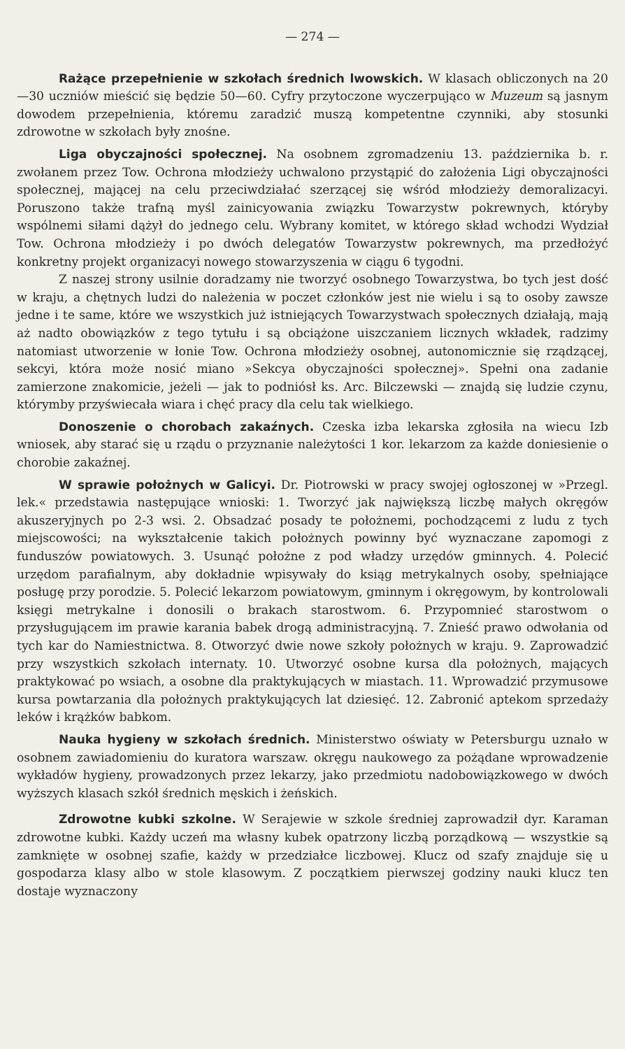— 274 —
Rażące przepełnienie w szkołach średnich lwowskich. W klasach obliczonych na 20—30 uczniów mieścić się będzie 50—60. Cyfry przytoczone wyczerpująco w Muzeum są jasnym dowodem przepełnienia, któremu zaradzić muszą kompetentne czynniki, aby stosunki zdrowotne w szkołach były znośne.
Liga obyczajności społecznej. Na osobnem zgromadzeniu 13. października b. r. zwołanem przez Tow. Ochrona młodzieży uchwalono przystąpić do założenia Ligi obyczajności społecznej, mającej na celu przeciwdziałać szerzącej się wśród młodzieży demoralizacyi. Poruszono także trafną myśl zainicyowania związku Towarzystw pokrewnych, któryby wspólnemi siłami dążył do jednego celu. Wybrany komitet, w którego skład wchodzi Wydział Tow. Ochrona młodzieży i po dwóch delegatów Towarzystw pokrewnych, ma przedłożyć konkretny projekt organizacyi nowego stowarzyszenia w ciągu 6 tygodni.
Z naszej strony usilnie doradzamy nie tworzyć osobnego Towarzystwa, bo tych jest dość w kraju, a chętnych ludzi do należenia w poczet członków jest nie wielu i są to osoby zawsze jedne i te same, które we wszystkich już istniejących Towarzystwach społecznych działają, mają aż nadto obowiązków z tego tytułu i są obciążone uiszczaniem licznych wkładek, radzimy natomiast utworzenie w łonie Tow. Ochrona młodzieży osobnej, autonomicznie się rządzącej, sekcyi, która może nosić miano »Sekcya obyczajności społecznej». Spełni ona zadanie zamierzone znakomicie, jeżeli — jak to podniósł ks. Arc. Bilczewski — znajdą się ludzie czynu, którymby przyświecała wiara i chęć pracy dla celu tak wielkiego.
Donoszenie o chorobach zakaźnych. Czeska izba lekarska zgłosiła na wiecu Izb wniosek, aby starać się u rządu o przyznanie należytości 1 kor. lekarzom za każde doniesienie o chorobie zakaźnej.
W sprawie położnych w Galicyi. Dr. Piotrowski w pracy swojej ogłoszonej w »Przegl. lek.« przedstawia następujące wnioski: 1. Tworzyć jak największą liczbę małych okręgów akuszeryjnych po 2-3 wsi. 2. Obsadzać posady te położnemi, pochodzącemi z ludu z tych miejscowości; na wykształcenie takich położnych powinny być wyznaczane zapomogi z funduszów powiatowych. 3. Usunąć położne z pod władzy urzędów gminnych. 4. Polecić urzędom parafialnym, aby dokładnie wpisywały do ksiąg metrykalnych osoby, spełniające posługę przy porodzie. 5. Polecić lekarzom powiatowym, gminnym i okręgowym, by kontrolowali księgi metrykalne i donosili o brakach starostwom. 6. Przypomnieć starostwom o przysługującem im prawie karania babek drogą administracyjną. 7. Znieść prawo odwołania od tych kar do Namiestnictwa. 8. Otworzyć dwie nowe szkoły położnych w kraju. 9. Zaprowadzić przy wszystkich szkołach internaty. 10. Utworzyć osobne kursa dla położnych, mających praktykować po wsiach, a osobne dla praktykujących w miastach. 11. Wprowadzić przymusowe kursa powtarzania dla położnych praktykujących lat dziesięć. 12. Zabronić aptekom sprzedaży leków i krążków babkom.
Nauka hygieny w szkołach średnich. Ministerstwo oświaty w Petersburgu uznało w osobnem zawiadomieniu do kuratora warszaw. okręgu naukowego za pożądane wprowadzenie wykładów hygieny, prowadzonych przez lekarzy, jako przedmiotu nadobowiązkowego w dwóch wyższych klasach szkół średnich męskich i żeńskich.
Zdrowotne kubki szkolne. W Serajewie w szkole średniej zaprowadził dyr. Karaman zdrowotne kubki. Każdy uczeń ma własny kubek opatrzony liczbą porządkową — wszystkie są zamknięte w osobnej szafie, każdy w przedziałce liczbowej. Klucz od szafy znajduje się u gospodarza klasy albo w stole klasowym. Z początkiem pierwszej godziny nauki klucz ten dostaje wyznaczony